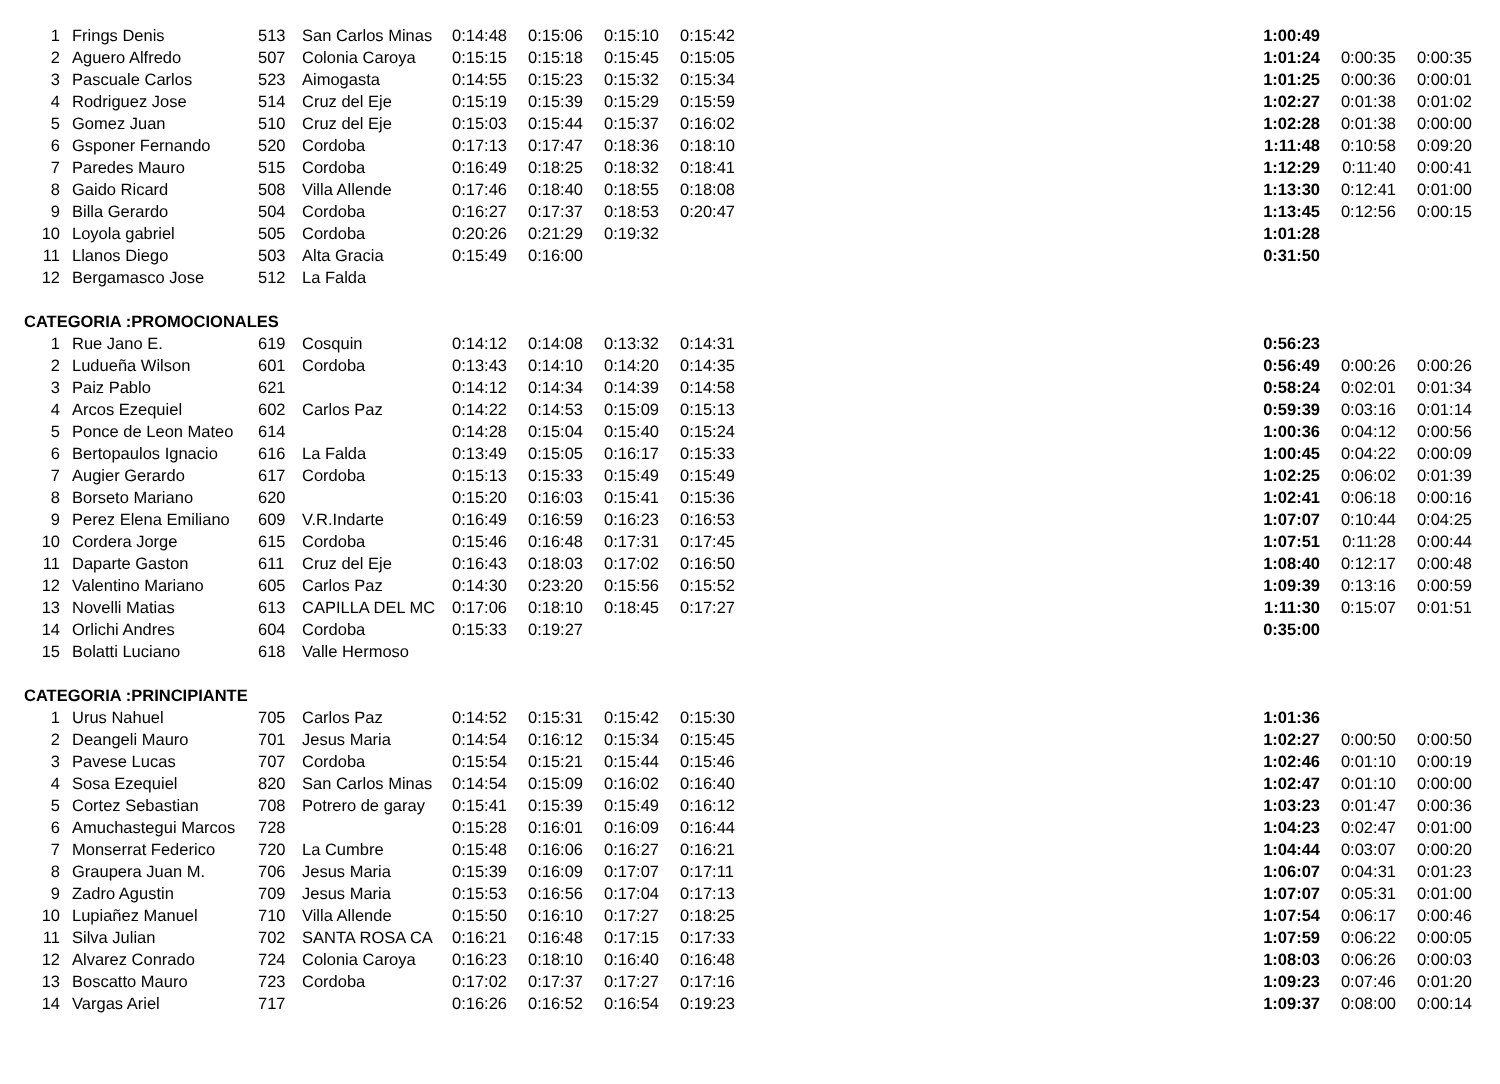| 1 | Frings Denis | 513 | San Carlos Minas | 0:14:48 | 0:15:06 | 0:15:10 | 0:15:42 | | 1:00:49 | | |
| 2 | Aguero Alfredo | 507 | Colonia Caroya | 0:15:15 | 0:15:18 | 0:15:45 | 0:15:05 | | 1:01:24 | 0:00:35 | 0:00:35 |
| 3 | Pascuale Carlos | 523 | Aimogasta | 0:14:55 | 0:15:23 | 0:15:32 | 0:15:34 | | 1:01:25 | 0:00:36 | 0:00:01 |
| 4 | Rodriguez Jose | 514 | Cruz del Eje | 0:15:19 | 0:15:39 | 0:15:29 | 0:15:59 | | 1:02:27 | 0:01:38 | 0:01:02 |
| 5 | Gomez Juan | 510 | Cruz del Eje | 0:15:03 | 0:15:44 | 0:15:37 | 0:16:02 | | 1:02:28 | 0:01:38 | 0:00:00 |
| 6 | Gsponer Fernando | 520 | Cordoba | 0:17:13 | 0:17:47 | 0:18:36 | 0:18:10 | | 1:11:48 | 0:10:58 | 0:09:20 |
| 7 | Paredes Mauro | 515 | Cordoba | 0:16:49 | 0:18:25 | 0:18:32 | 0:18:41 | | 1:12:29 | 0:11:40 | 0:00:41 |
| 8 | Gaido Ricard | 508 | Villa Allende | 0:17:46 | 0:18:40 | 0:18:55 | 0:18:08 | | 1:13:30 | 0:12:41 | 0:01:00 |
| 9 | Billa Gerardo | 504 | Cordoba | 0:16:27 | 0:17:37 | 0:18:53 | 0:20:47 | | 1:13:45 | 0:12:56 | 0:00:15 |
| 10 | Loyola gabriel | 505 | Cordoba | 0:20:26 | 0:21:29 | 0:19:32 | | | 1:01:28 | | |
| 11 | Llanos Diego | 503 | Alta Gracia | 0:15:49 | 0:16:00 | | | | 0:31:50 | | |
| 12 | Bergamasco Jose | 512 | La Falda | | | | | | | | |
| CATEGORIA :PROMOCIONALES | | | | | | | | | | | |
| 1 | Rue Jano E. | 619 | Cosquin | 0:14:12 | 0:14:08 | 0:13:32 | 0:14:31 | | 0:56:23 | | |
| 2 | Ludueña Wilson | 601 | Cordoba | 0:13:43 | 0:14:10 | 0:14:20 | 0:14:35 | | 0:56:49 | 0:00:26 | 0:00:26 |
| 3 | Paiz Pablo | 621 | | 0:14:12 | 0:14:34 | 0:14:39 | 0:14:58 | | 0:58:24 | 0:02:01 | 0:01:34 |
| 4 | Arcos Ezequiel | 602 | Carlos Paz | 0:14:22 | 0:14:53 | 0:15:09 | 0:15:13 | | 0:59:39 | 0:03:16 | 0:01:14 |
| 5 | Ponce de Leon Mateo | 614 | | 0:14:28 | 0:15:04 | 0:15:40 | 0:15:24 | | 1:00:36 | 0:04:12 | 0:00:56 |
| 6 | Bertopaulos Ignacio | 616 | La Falda | 0:13:49 | 0:15:05 | 0:16:17 | 0:15:33 | | 1:00:45 | 0:04:22 | 0:00:09 |
| 7 | Augier Gerardo | 617 | Cordoba | 0:15:13 | 0:15:33 | 0:15:49 | 0:15:49 | | 1:02:25 | 0:06:02 | 0:01:39 |
| 8 | Borseto Mariano | 620 | | 0:15:20 | 0:16:03 | 0:15:41 | 0:15:36 | | 1:02:41 | 0:06:18 | 0:00:16 |
| 9 | Perez Elena Emiliano | 609 | V.R.Indarte | 0:16:49 | 0:16:59 | 0:16:23 | 0:16:53 | | 1:07:07 | 0:10:44 | 0:04:25 |
| 10 | Cordera Jorge | 615 | Cordoba | 0:15:46 | 0:16:48 | 0:17:31 | 0:17:45 | | 1:07:51 | 0:11:28 | 0:00:44 |
| 11 | Daparte Gaston | 611 | Cruz del Eje | 0:16:43 | 0:18:03 | 0:17:02 | 0:16:50 | | 1:08:40 | 0:12:17 | 0:00:48 |
| 12 | Valentino Mariano | 605 | Carlos Paz | 0:14:30 | 0:23:20 | 0:15:56 | 0:15:52 | | 1:09:39 | 0:13:16 | 0:00:59 |
| 13 | Novelli Matias | 613 | CAPILLA DEL MC | 0:17:06 | 0:18:10 | 0:18:45 | 0:17:27 | | 1:11:30 | 0:15:07 | 0:01:51 |
| 14 | Orlichi Andres | 604 | Cordoba | 0:15:33 | 0:19:27 | | | | 0:35:00 | | |
| 15 | Bolatti Luciano | 618 | Valle Hermoso | | | | | | | | |
| CATEGORIA :PRINCIPIANTE | | | | | | | | | | | |
| 1 | Urus Nahuel | 705 | Carlos Paz | 0:14:52 | 0:15:31 | 0:15:42 | 0:15:30 | | 1:01:36 | | |
| 2 | Deangeli Mauro | 701 | Jesus Maria | 0:14:54 | 0:16:12 | 0:15:34 | 0:15:45 | | 1:02:27 | 0:00:50 | 0:00:50 |
| 3 | Pavese Lucas | 707 | Cordoba | 0:15:54 | 0:15:21 | 0:15:44 | 0:15:46 | | 1:02:46 | 0:01:10 | 0:00:19 |
| 4 | Sosa Ezequiel | 820 | San Carlos Minas | 0:14:54 | 0:15:09 | 0:16:02 | 0:16:40 | | 1:02:47 | 0:01:10 | 0:00:00 |
| 5 | Cortez Sebastian | 708 | Potrero de garay | 0:15:41 | 0:15:39 | 0:15:49 | 0:16:12 | | 1:03:23 | 0:01:47 | 0:00:36 |
| 6 | Amuchastegui Marcos | 728 | | 0:15:28 | 0:16:01 | 0:16:09 | 0:16:44 | | 1:04:23 | 0:02:47 | 0:01:00 |
| 7 | Monserrat Federico | 720 | La Cumbre | 0:15:48 | 0:16:06 | 0:16:27 | 0:16:21 | | 1:04:44 | 0:03:07 | 0:00:20 |
| 8 | Graupera Juan M. | 706 | Jesus Maria | 0:15:39 | 0:16:09 | 0:17:07 | 0:17:11 | | 1:06:07 | 0:04:31 | 0:01:23 |
| 9 | Zadro Agustin | 709 | Jesus Maria | 0:15:53 | 0:16:56 | 0:17:04 | 0:17:13 | | 1:07:07 | 0:05:31 | 0:01:00 |
| 10 | Lupiañez Manuel | 710 | Villa Allende | 0:15:50 | 0:16:10 | 0:17:27 | 0:18:25 | | 1:07:54 | 0:06:17 | 0:00:46 |
| 11 | Silva Julian | 702 | SANTA ROSA CA | 0:16:21 | 0:16:48 | 0:17:15 | 0:17:33 | | 1:07:59 | 0:06:22 | 0:00:05 |
| 12 | Alvarez Conrado | 724 | Colonia Caroya | 0:16:23 | 0:18:10 | 0:16:40 | 0:16:48 | | 1:08:03 | 0:06:26 | 0:00:03 |
| 13 | Boscatto Mauro | 723 | Cordoba | 0:17:02 | 0:17:37 | 0:17:27 | 0:17:16 | | 1:09:23 | 0:07:46 | 0:01:20 |
| 14 | Vargas Ariel | 717 | | 0:16:26 | 0:16:52 | 0:16:54 | 0:19:23 | | 1:09:37 | 0:08:00 | 0:00:14 |